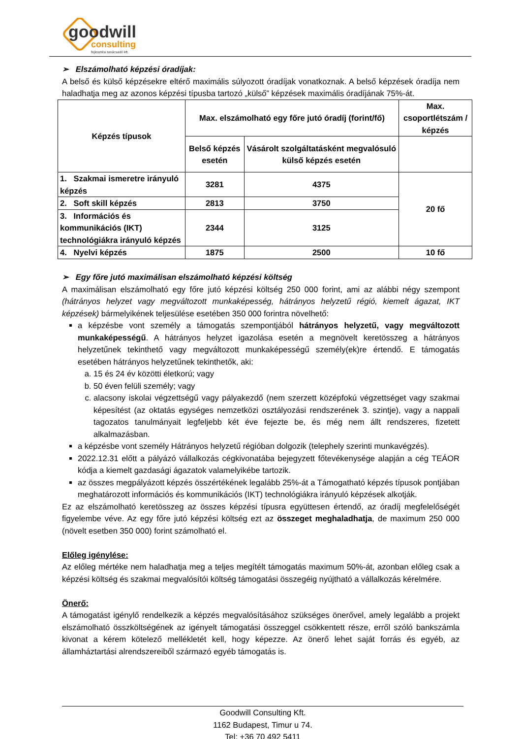goodwill
consulting
fejlesztési tanácsadó kft.
➢ Elszámolható képzési óradíjak:
A belső és külső képzésekre eltérő maximális súlyozott óradíjak vonatkoznak. A belső képzések óradíja nem haladhatja meg az azonos képzési típusba tartozó „külső” képzések maximális óradíjának 75%-át.
| Képzés típusok | Max. elszámolható egy főre jutó óradíj (forint/fő) | | Max. csoportlétszám / képzés |
| --- | --- | --- | --- |
| | Belső képzés esetén | Vásárolt szolgáltatásként megvalósuló külső képzés esetén | |
| 1. Szakmai ismeretre irányuló képzés | 3281 | 4375 | 20 fő |
| 2. Soft skill képzés | 2813 | 3750 | |
| 3. Információs és kommunikációs (IKT) technológiákra irányuló képzés | 2344 | 3125 | |
| 4. Nyelvi képzés | 1875 | 2500 | 10 fő |
➢ Egy főre jutó maximálisan elszámolható képzési költség
A maximálisan elszámolható egy főre jutó képzési költség 250 000 forint, ami az alábbi négy szempont (hátrányos helyzet vagy megváltozott munkaképesség, hátrányos helyzetű régió, kiemelt ágazat, IKT képzések) bármelyikének teljesülése esetében 350 000 forintra növelhető:
a képzésbe vont személy a támogatás szempontjából hátrányos helyzetű, vagy megváltozott munkaképességű. A hátrányos helyzet igazolása esetén a megnövelt keretösszeg a hátrányos helyzetűnek tekinthető vagy megváltozott munkaképességű személy(ek)re értendő. E támogatás esetében hátrányos helyzetűnek tekinthetők, aki:
a. 15 és 24 év közötti életkorú; vagy
b. 50 éven felüli személy; vagy
c. alacsony iskolai végzettségű vagy pályakezdő (nem szerzett középfokú végzettséget vagy szakmai képesítést (az oktatás egységes nemzetközi osztályozási rendszerének 3. szintje), vagy a nappali tagozatos tanulmányait legfeljebb két éve fejezte be, és még nem állt rendszeres, fizetett alkalmazásban.
a képzésbe vont személy Hátrányos helyzetű régióban dolgozik (telephely szerinti munkavégzés).
2022.12.31 előtt a pályázó vállalkozás cégkivonatába bejegyzett főtevékenysége alapján a cég TEÁOR kódja a kiemelt gazdasági ágazatok valamelyikébe tartozik.
az összes megpályázott képzés összértékének legalább 25%-át a Támogatható képzés típusok pontjában meghatározott információs és kommunikációs (IKT) technológiákra irányuló képzések alkotják.
Ez az elszámolható keretösszeg az összes képzési típusra együttesen értendő, az óradíj megfelelőségét figyelembe véve. Az egy főre jutó képzési költség ezt az összeget meghaladhatja, de maximum 250 000 (növelt esetben 350 000) forint számolható el.
Előleg igénylése:
Az előleg mértéke nem haladhatja meg a teljes megítélt támogatás maximum 50%-át, azonban előleg csak a képzési költség és szakmai megvalósítói költség támogatási összegéig nyújtható a vállalkozás kérelmére.
Önerő:
A támogatást igénylő rendelkezik a képzés megvalósításához szükséges önerővel, amely legalább a projekt elszámolható összköltségének az igényelt támogatási összeggel csökkentett része, erről szóló bankszámla kivonat a kérem kötelező mellékletét kell, hogy képezze. Az önerő lehet saját forrás és egyéb, az államháztartási alrendszereiből származó egyéb támogatás is.
Goodwill Consulting Kft.
1162 Budapest, Timur u 74.
Tel: +36 70 492 5411